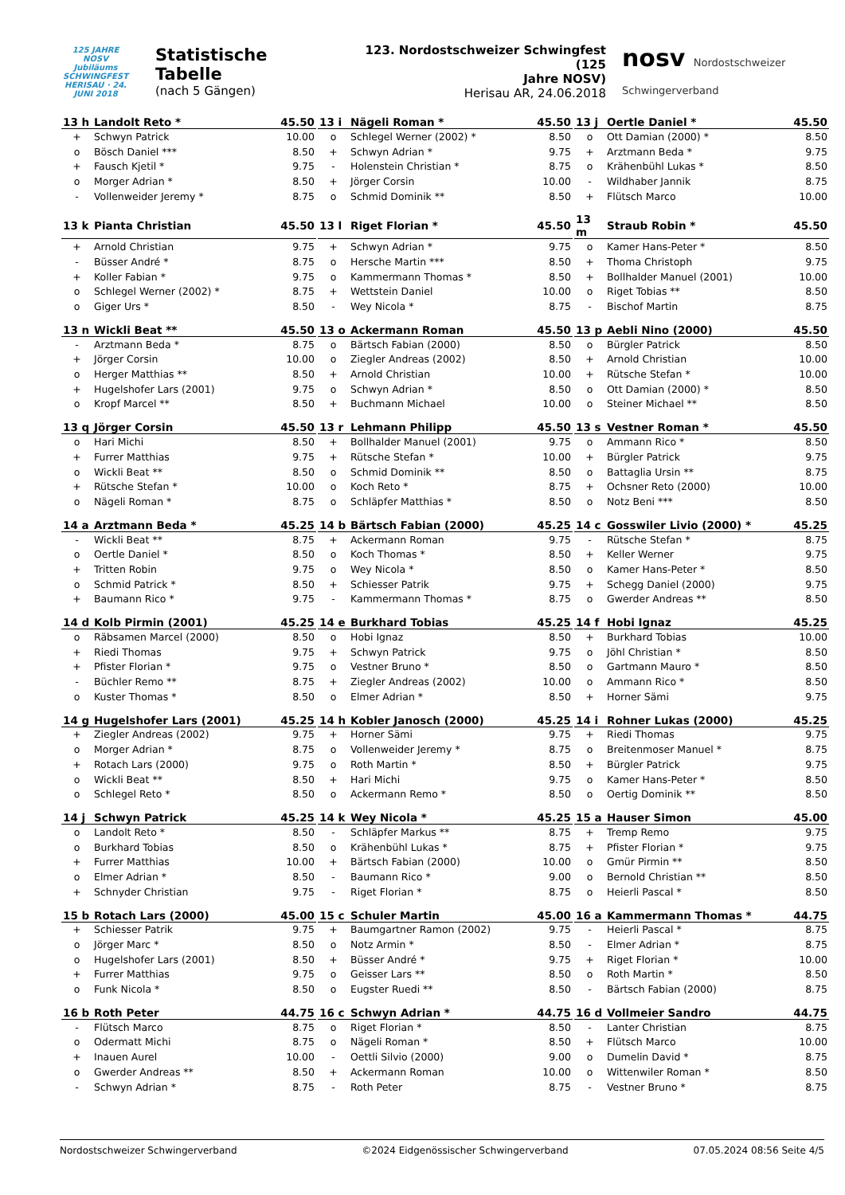125 JAHRE NOSV
Jubiläums SCHWINGFEST
HERISAU · 24. JUNI 2018
Statistische Tabelle
(nach 5 Gängen)
123. Nordostschweizer Schwingfest (125
Jahre NOSV)
Herisau AR, 24.06.2018
nosv Nordostschweizer Schwingerverband
| 13 h | Landolt Reto * | 45.50 |
| --- | --- | --- |
| + | Schwyn Patrick | 10.00 |
| o | Bösch Daniel *** | 8.50 |
| + | Fausch Kjetil * | 9.75 |
| o | Morger Adrian * | 8.50 |
| - | Vollenweider Jeremy * | 8.75 |
| 13 i | Nägeli Roman * | 45.50 |
| --- | --- | --- |
| o | Schlegel Werner (2002) * | 8.50 |
| + | Schwyn Adrian * | 9.75 |
| - | Holenstein Christian * | 8.75 |
| + | Jörger Corsin | 10.00 |
| o | Schmid Dominik ** | 8.50 |
| 13 j | Oertle Daniel * | 45.50 |
| --- | --- | --- |
| o | Ott Damian (2000) * | 8.50 |
| + | Arztmann Beda * | 9.75 |
| o | Krähenbühl Lukas * | 8.50 |
| - | Wildhaber Jannik | 8.75 |
| + | Flütsch Marco | 10.00 |
| 13 k | Pianta Christian | 45.50 |
| --- | --- | --- |
| + | Arnold Christian | 9.75 |
| - | Büsser André * | 8.75 |
| + | Koller Fabian * | 9.75 |
| o | Schlegel Werner (2002) * | 8.75 |
| o | Giger Urs * | 8.50 |
| 13 l | Riget Florian * | 45.50 |
| --- | --- | --- |
| + | Schwyn Adrian * | 9.75 |
| o | Hersche Martin *** | 8.50 |
| o | Kammermann Thomas * | 8.50 |
| + | Wettstein Daniel | 10.00 |
| - | Wey Nicola * | 8.75 |
| 13 m | Straub Robin * | 45.50 |
| --- | --- | --- |
| o | Kamer Hans-Peter * | 8.50 |
| + | Thoma Christoph | 9.75 |
| + | Bollhalder Manuel (2001) | 10.00 |
| o | Riget Tobias ** | 8.50 |
| - | Bischof Martin | 8.75 |
| 13 n | Wickli Beat ** | 45.50 |
| --- | --- | --- |
| - | Arztmann Beda * | 8.75 |
| + | Jörger Corsin | 10.00 |
| o | Herger Matthias ** | 8.50 |
| + | Hugelshofer Lars (2001) | 9.75 |
| o | Kropf Marcel ** | 8.50 |
| 13 o | Ackermann Roman | 45.50 |
| --- | --- | --- |
| o | Bärtsch Fabian (2000) | 8.50 |
| o | Ziegler Andreas (2002) | 8.50 |
| + | Arnold Christian | 10.00 |
| o | Schwyn Adrian * | 8.50 |
| + | Buchmann Michael | 10.00 |
| 13 p | Aebli Nino (2000) | 45.50 |
| --- | --- | --- |
| o | Bürgler Patrick | 8.50 |
| + | Arnold Christian | 10.00 |
| + | Rütsche Stefan * | 10.00 |
| o | Ott Damian (2000) * | 8.50 |
| o | Steiner Michael ** | 8.50 |
| 13 q | Jörger Corsin | 45.50 |
| --- | --- | --- |
| o | Hari Michi | 8.50 |
| + | Furrer Matthias | 9.75 |
| o | Wickli Beat ** | 8.50 |
| + | Rütsche Stefan * | 10.00 |
| o | Nägeli Roman * | 8.75 |
| 13 r | Lehmann Philipp | 45.50 |
| --- | --- | --- |
| + | Bollhalder Manuel (2001) | 9.75 |
| + | Rütsche Stefan * | 10.00 |
| o | Schmid Dominik ** | 8.50 |
| o | Koch Reto * | 8.75 |
| o | Schläpfer Matthias * | 8.50 |
| 13 s | Vestner Roman * | 45.50 |
| --- | --- | --- |
| o | Ammann Rico * | 8.50 |
| + | Bürgler Patrick | 9.75 |
| o | Battaglia Ursin ** | 8.75 |
| + | Ochsner Reto (2000) | 10.00 |
| o | Notz Beni *** | 8.50 |
| 14 a | Arztmann Beda * | 45.25 |
| --- | --- | --- |
| - | Wickli Beat ** | 8.75 |
| o | Oertle Daniel * | 8.50 |
| + | Tritten Robin | 9.75 |
| o | Schmid Patrick * | 8.50 |
| + | Baumann Rico * | 9.75 |
| 14 b | Bärtsch Fabian (2000) | 45.25 |
| --- | --- | --- |
| + | Ackermann Roman | 9.75 |
| o | Koch Thomas * | 8.50 |
| o | Wey Nicola * | 8.50 |
| + | Schiesser Patrik | 9.75 |
| - | Kammermann Thomas * | 8.75 |
| 14 c | Gosswiler Livio (2000) * | 45.25 |
| --- | --- | --- |
| - | Rütsche Stefan * | 8.75 |
| + | Keller Werner | 9.75 |
| o | Kamer Hans-Peter * | 8.50 |
| + | Schegg Daniel (2000) | 9.75 |
| o | Gwerder Andreas ** | 8.50 |
| 14 d | Kolb Pirmin (2001) | 45.25 |
| --- | --- | --- |
| o | Räbsamen Marcel (2000) | 8.50 |
| + | Riedi Thomas | 9.75 |
| + | Pfister Florian * | 9.75 |
| - | Büchler Remo ** | 8.75 |
| o | Kuster Thomas * | 8.50 |
| 14 e | Burkhard Tobias | 45.25 |
| --- | --- | --- |
| o | Hobi Ignaz | 8.50 |
| + | Schwyn Patrick | 9.75 |
| o | Vestner Bruno * | 8.50 |
| + | Ziegler Andreas (2002) | 10.00 |
| o | Elmer Adrian * | 8.50 |
| 14 f | Hobi Ignaz | 45.25 |
| --- | --- | --- |
| + | Burkhard Tobias | 10.00 |
| o | Jöhl Christian * | 8.50 |
| o | Gartmann Mauro * | 8.50 |
| o | Ammann Rico * | 8.50 |
| + | Horner Sämi | 9.75 |
| 14 g | Hugelshofer Lars (2001) | 45.25 |
| --- | --- | --- |
| + | Ziegler Andreas (2002) | 9.75 |
| o | Morger Adrian * | 8.75 |
| + | Rotach Lars (2000) | 9.75 |
| o | Wickli Beat ** | 8.50 |
| o | Schlegel Reto * | 8.50 |
| 14 h | Kobler Janosch (2000) | 45.25 |
| --- | --- | --- |
| + | Horner Sämi | 9.75 |
| o | Vollenweider Jeremy * | 8.75 |
| o | Roth Martin * | 8.50 |
| + | Hari Michi | 9.75 |
| o | Ackermann Remo * | 8.50 |
| 14 i | Rohner Lukas (2000) | 45.25 |
| --- | --- | --- |
| + | Riedi Thomas | 9.75 |
| o | Breitenmoser Manuel * | 8.75 |
| + | Bürgler Patrick | 9.75 |
| o | Kamer Hans-Peter * | 8.50 |
| o | Oertig Dominik ** | 8.50 |
| 14 j | Schwyn Patrick | 45.25 |
| --- | --- | --- |
| o | Landolt Reto * | 8.50 |
| o | Burkhard Tobias | 8.50 |
| + | Furrer Matthias | 10.00 |
| o | Elmer Adrian * | 8.50 |
| + | Schnyder Christian | 9.75 |
| 14 k | Wey Nicola * | 45.25 |
| --- | --- | --- |
| - | Schläpfer Markus ** | 8.75 |
| o | Krähenbühl Lukas * | 8.75 |
| + | Bärtsch Fabian (2000) | 10.00 |
| - | Baumann Rico * | 9.00 |
| - | Riget Florian * | 8.75 |
| 15 a | Hauser Simon | 45.00 |
| --- | --- | --- |
| + | Tremp Remo | 9.75 |
| + | Pfister Florian * | 9.75 |
| o | Gmür Pirmin ** | 8.50 |
| o | Bernold Christian ** | 8.50 |
| o | Heierli Pascal * | 8.50 |
| 15 b | Rotach Lars (2000) | 45.00 |
| --- | --- | --- |
| + | Schiesser Patrik | 9.75 |
| o | Jörger Marc * | 8.50 |
| o | Hugelshofer Lars (2001) | 8.50 |
| + | Furrer Matthias | 9.75 |
| o | Funk Nicola * | 8.50 |
| 15 c | Schuler Martin | 45.00 |
| --- | --- | --- |
| + | Baumgartner Ramon (2002) | 9.75 |
| o | Notz Armin * | 8.50 |
| + | Büsser André * | 9.75 |
| o | Geisser Lars ** | 8.50 |
| o | Eugster Ruedi ** | 8.50 |
| 16 a | Kammermann Thomas * | 44.75 |
| --- | --- | --- |
| - | Heierli Pascal * | 8.75 |
| - | Elmer Adrian * | 8.75 |
| + | Riget Florian * | 10.00 |
| o | Roth Martin * | 8.50 |
| - | Bärtsch Fabian (2000) | 8.75 |
| 16 b | Roth Peter | 44.75 |
| --- | --- | --- |
| - | Flütsch Marco | 8.75 |
| o | Odermatt Michi | 8.75 |
| + | Inauen Aurel | 10.00 |
| o | Gwerder Andreas ** | 8.50 |
| - | Schwyn Adrian * | 8.75 |
| 16 c | Schwyn Adrian * | 44.75 |
| --- | --- | --- |
| o | Riget Florian * | 8.50 |
| o | Nägeli Roman * | 8.50 |
| - | Oettli Silvio (2000) | 9.00 |
| + | Ackermann Roman | 10.00 |
| - | Roth Peter | 8.75 |
| 16 d | Vollmeier Sandro | 44.75 |
| --- | --- | --- |
| - | Lanter Christian | 8.75 |
| + | Flütsch Marco | 10.00 |
| o | Dumelin David * | 8.75 |
| o | Wittenwiler Roman * | 8.50 |
| - | Vestner Bruno * | 8.75 |
Nordostschweizer Schwingerverband ©2024 Eidgenössischer Schwingerverband 07.05.2024 08:56 Seite 4/5